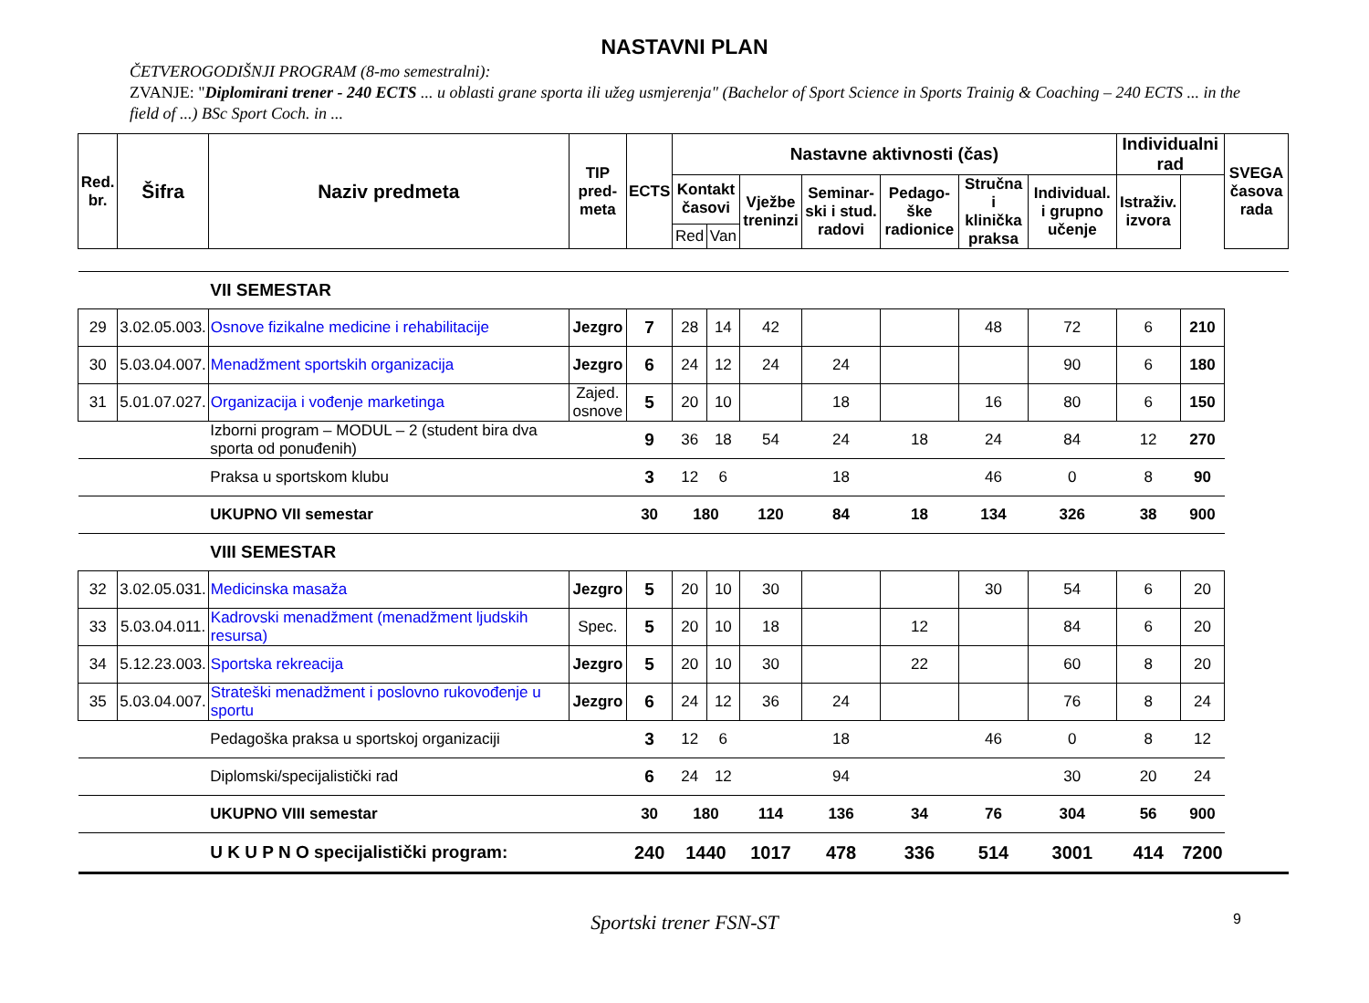NASTAVNI PLAN
ČETVEROGODIŠNJI PROGRAM (8-mo semestralni):
ZVANJE: "Diplomirani trener - 240 ECTS ... u oblasti grane sporta ili užeg usmjerenja" (Bachelor of Sport Science in Sports Trainig & Coaching – 240 ECTS ... in the field of ...) BSc Sport Coch. in ...
| Red. br. | Šifra | Naziv predmeta | TIP pred-meta | ECTS | Nastavne aktivnosti (čas) | | | | | | | Individualni rad | | SVEGA časova rada |
| --- | --- | --- | --- | --- | --- | --- | --- | --- | --- | --- | --- | --- | --- | --- |
| | | | | | Kontakt časovi | | Vježbe treninzi | Seminar-ski i stud. radovi | Pedago-ške radionice | Stručna i klinička praksa | Individual. i grupno učenje | Istraživ. izvora | | |
| | | | | | Red | Van | | | | | | | | |
| | | VII SEMESTAR | | | | | | | | | | | | |
| 29 | 3.02.05.003. | Osnove fizikalne medicine i rehabilitacije | Jezgro | 7 | 28 | 14 | 42 | | | 48 | 72 | 6 | 210 | |
| 30 | 5.03.04.007. | Menadžment sportskih organizacija | Jezgro | 6 | 24 | 12 | 24 | 24 | | | 90 | 6 | 180 | |
| 31 | 5.01.07.027. | Organizacija i vođenje marketinga | Zajed. osnove | 5 | 20 | 10 | | 18 | | 16 | 80 | 6 | 150 | |
| | | Izborni program – MODUL – 2 (student bira dva sporta od ponuđenih) | | 9 | 36 | 18 | 54 | 24 | 18 | 24 | 84 | 12 | 270 | |
| | | Praksa u sportskom klubu | | 3 | 12 | 6 | | 18 | | 46 | 0 | 8 | 90 | |
| | | UKUPNO VII semestar | | 30 | 180 | | 120 | 84 | 18 | 134 | 326 | 38 | 900 | |
| | | VIII SEMESTAR | | | | | | | | | | | | |
| 32 | 3.02.05.031. | Medicinska masaža | Jezgro | 5 | 20 | 10 | 30 | | | 30 | 54 | 6 | 20 | |
| 33 | 5.03.04.011. | Kadrovski menadžment (menadžment ljudskih resursa) | Spec. | 5 | 20 | 10 | 18 | | 12 | | 84 | 6 | 20 | |
| 34 | 5.12.23.003. | Sportska rekreacija | Jezgro | 5 | 20 | 10 | 30 | | 22 | | 60 | 8 | 20 | |
| 35 | 5.03.04.007. | Strateški menadžment i poslovno rukovođenje u sportu | Jezgro | 6 | 24 | 12 | 36 | 24 | | | 76 | 8 | 24 | |
| | | Pedagoška praksa u sportskoj organizaciji | | 3 | 12 | 6 | | 18 | | 46 | 0 | 8 | 12 | |
| | | Diplomski/specijalistički rad | | 6 | 24 | 12 | | 94 | | | 30 | 20 | 24 | |
| | | UKUPNO VIII semestar | | 30 | 180 | | 114 | 136 | 34 | 76 | 304 | 56 | 900 | |
| | | U K U P N O specijalistički program: | | 240 | 1440 | | 1017 | 478 | 336 | 514 | 3001 | 414 | 7200 | |
Sportski trener FSN-ST 9